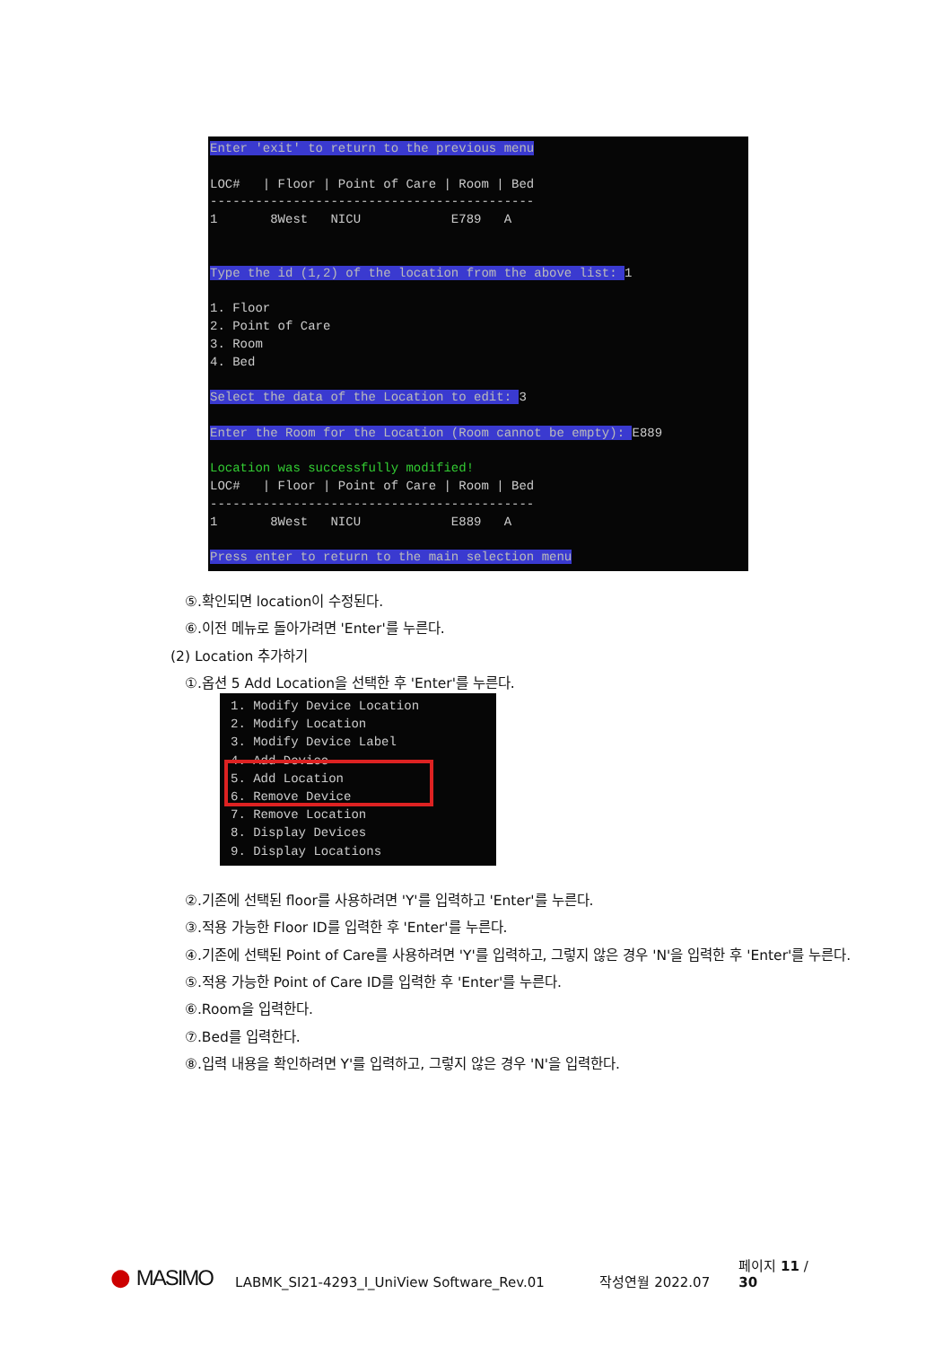Enter 'exit' to return to the previous menu LOC# | Floor | Point of Care | Room | Bed ------------------------------------------- 1 8West NICU E789 A Type the id (1,2) of the location from the above list: 1 1. Floor 2. Point of Care 3. Room 4. Bed Select the data of the Location to edit: 3 Enter the Room for the Location (Room cannot be empty): E889 Location was successfully modified! LOC# | Floor | Point of Care | Room | Bed ------------------------------------------- 1 8West NICU E889 A Press enter to return to the main selection menu
⑤.확인되면 location이 수정된다.
⑥.이전 메뉴로 돌아가려면 'Enter'를 누른다.
(2) Location 추가하기
①.옵션 5 Add Location을 선택한 후 'Enter'를 누른다.
②.기존에 선택된 floor를 사용하려면 'Y'를 입력하고 'Enter'를 누른다.
③.적용 가능한 Floor ID를 입력한 후 'Enter'를 누른다.
④.기존에 선택된 Point of Care를 사용하려면 'Y'를 입력하고, 그렇지 않은 경우 'N'을 입력한 후 'Enter'를 누른다.
⑤.적용 가능한 Point of Care ID를 입력한 후 'Enter'를 누른다.
⑥.Room을 입력한다.
⑦.Bed를 입력한다.
⑧.입력 내용을 확인하려면 Y'를 입력하고, 그렇지 않은 경우 'N'을 입력한다.
1. Modify Device Location 2. Modify Location 3. Modify Device Label 4. Add Device 5. Add Location 6. Remove Device 7. Remove Location 8. Display Devices 9. Display Locations
● MASIMO LABMK_SI21-4293_I_UniView Software_Rev.01 작성연월 2022.07 페이지 11 / 30